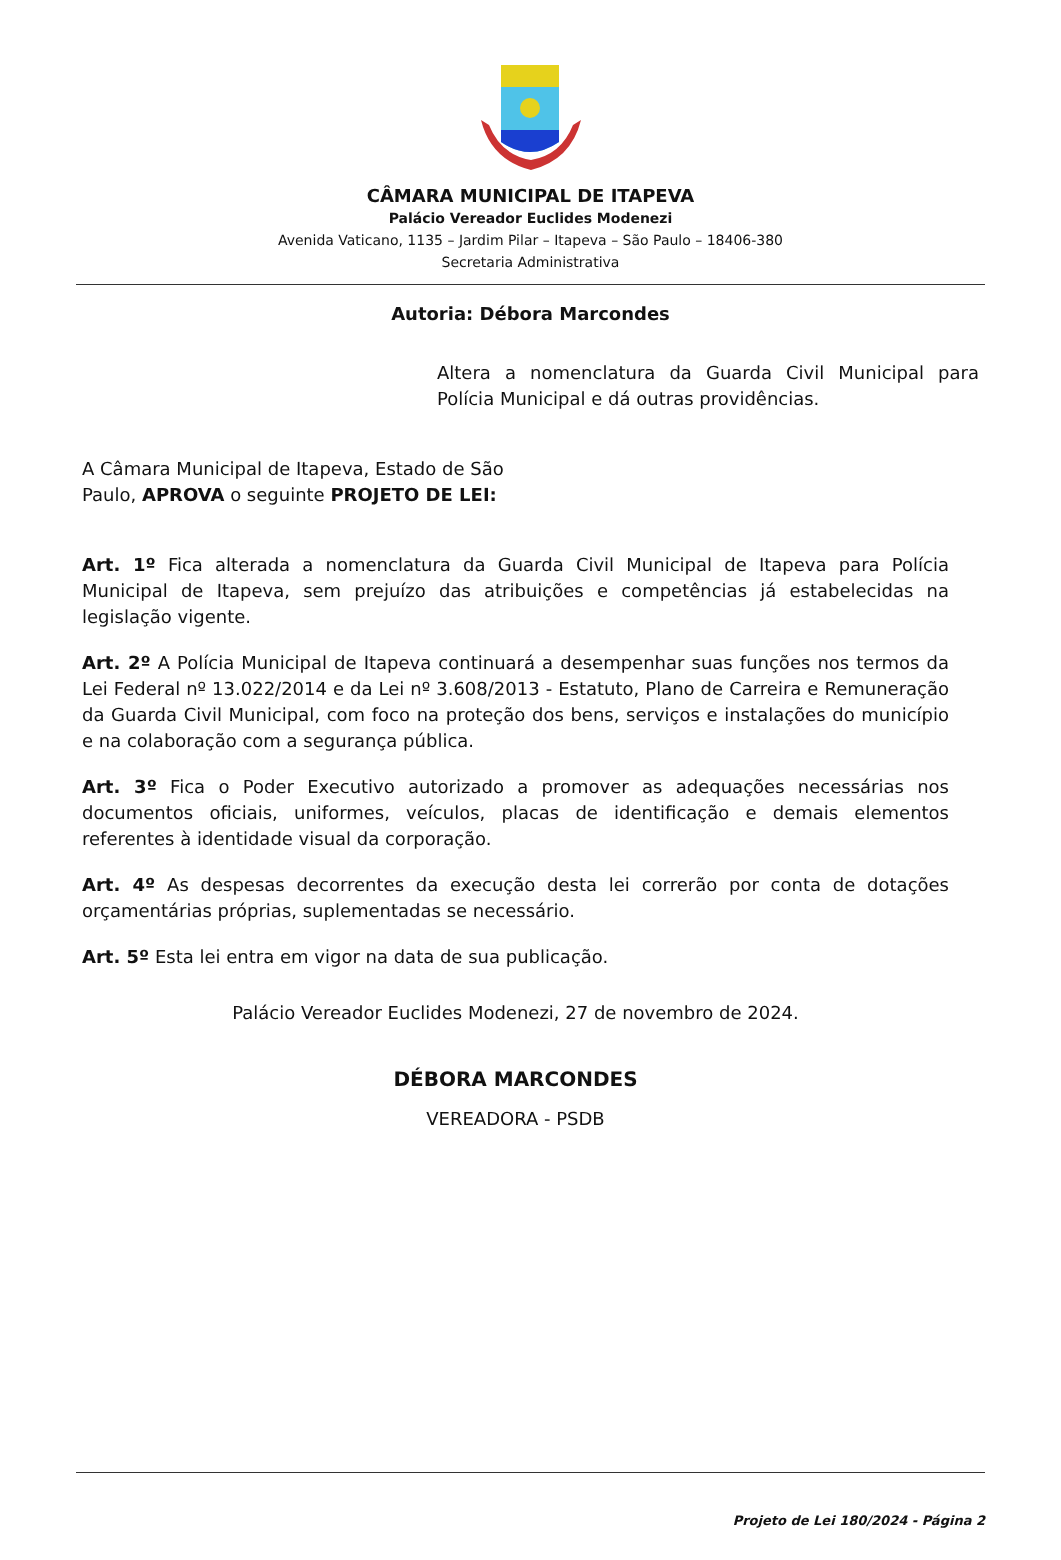CÂMARA MUNICIPAL DE ITAPEVA
Palácio Vereador Euclides Modenezi
Avenida Vaticano, 1135 – Jardim Pilar – Itapeva – São Paulo – 18406-380
Secretaria Administrativa
Autoria: Débora Marcondes
Altera a nomenclatura da Guarda Civil Municipal para Polícia Municipal e dá outras providências.
A Câmara Municipal de Itapeva, Estado de São Paulo, APROVA o seguinte PROJETO DE LEI:
Art. 1º Fica alterada a nomenclatura da Guarda Civil Municipal de Itapeva para Polícia Municipal de Itapeva, sem prejuízo das atribuições e competências já estabelecidas na legislação vigente.
Art. 2º A Polícia Municipal de Itapeva continuará a desempenhar suas funções nos termos da Lei Federal nº 13.022/2014 e da Lei nº 3.608/2013 - Estatuto, Plano de Carreira e Remuneração da Guarda Civil Municipal, com foco na proteção dos bens, serviços e instalações do município e na colaboração com a segurança pública.
Art. 3º Fica o Poder Executivo autorizado a promover as adequações necessárias nos documentos oficiais, uniformes, veículos, placas de identificação e demais elementos referentes à identidade visual da corporação.
Art. 4º As despesas decorrentes da execução desta lei correrão por conta de dotações orçamentárias próprias, suplementadas se necessário.
Art. 5º Esta lei entra em vigor na data de sua publicação.
Palácio Vereador Euclides Modenezi, 27 de novembro de 2024.
DÉBORA MARCONDES
VEREADORA - PSDB
Projeto de Lei 180/2024 - Página 2